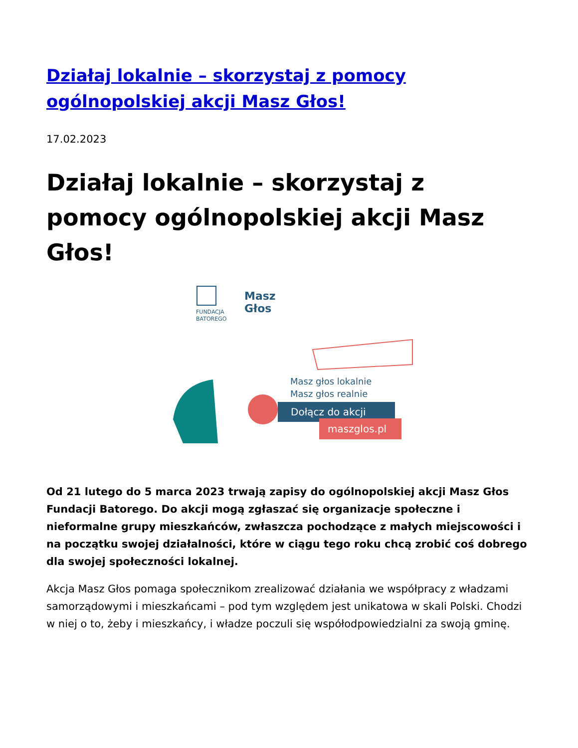Działaj lokalnie – skorzystaj z pomocy ogólnopolskiej akcji Masz Głos!
17.02.2023
Działaj lokalnie – skorzystaj z pomocy ogólnopolskiej akcji Masz Głos!
FUNDACJA
BATOREGO
Masz
Głos
Masz głos lokalnie
Masz głos realnie
Dołącz do akcji
maszglos.pl
Od 21 lutego do 5 marca 2023 trwają zapisy do ogólnopolskiej akcji Masz Głos Fundacji Batorego. Do akcji mogą zgłaszać się organizacje społeczne i nieformalne grupy mieszkańców, zwłaszcza pochodzące z małych miejscowości i na początku swojej działalności, które w ciągu tego roku chcą zrobić coś dobrego dla swojej społeczności lokalnej.
Akcja Masz Głos pomaga społecznikom zrealizować działania we współpracy z władzami samorządowymi i mieszkańcami – pod tym względem jest unikatowa w skali Polski. Chodzi w niej o to, żeby i mieszkańcy, i władze poczuli się współodpowiedzialni za swoją gminę.